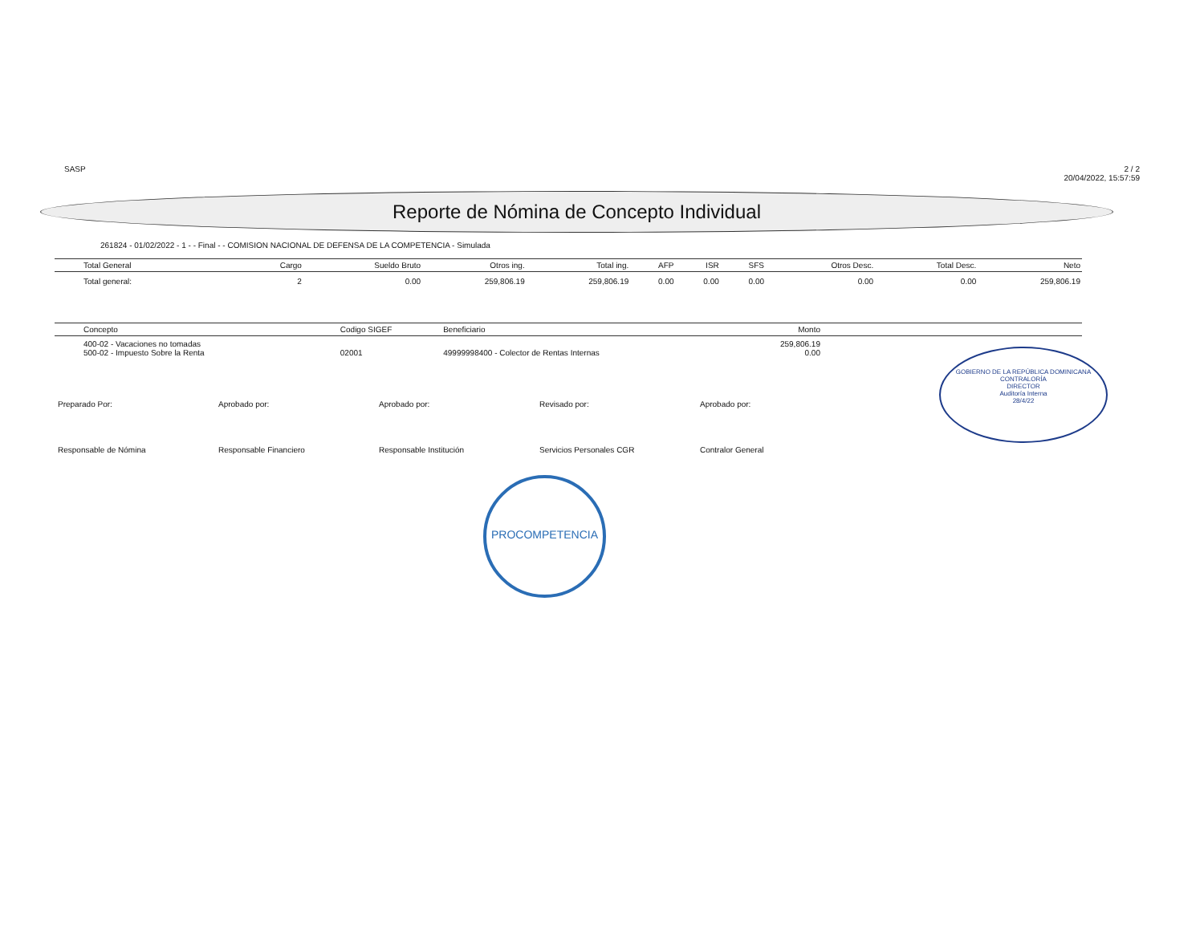SASP 2 / 2
20/04/2022, 15:57:59
Reporte de Nómina de Concepto Individual
261824 - 01/02/2022 - 1 - - Final - - COMISION NACIONAL DE DEFENSA DE LA COMPETENCIA - Simulada
| Total General | Cargo | Sueldo Bruto | Otros ing. | Total ing. | AFP | ISR | SFS | Otros Desc. | Total Desc. | Neto |
| --- | --- | --- | --- | --- | --- | --- | --- | --- | --- | --- |
| Total general: | 2 | 0.00 | 259,806.19 | 259,806.19 | 0.00 | 0.00 | 0.00 | 0.00 | 0.00 | 259,806.19 |
| Concepto | Codigo SIGEF | Beneficiario | Monto | |
| --- | --- | --- | --- | --- |
| 400-02 - Vacaciones no tomadas 500-02 - Impuesto Sobre la Renta | 02001 | 49999998400 - Colector de Rentas Internas | 259,806.19 0.00 | |
Preparado Por:
Responsable de Nómina
Aprobado por:
Responsable Financiero
Aprobado por:
Responsable Institución
Revisado por:
Servicios Personales CGR
Aprobado por:
Contralor General
GOBIERNO DE LA REPÚBLICA DOMINICANA
CONTRALORÍA
DIRECTOR
Auditoría Interna
28/4/22
PROCOMPETENCIA